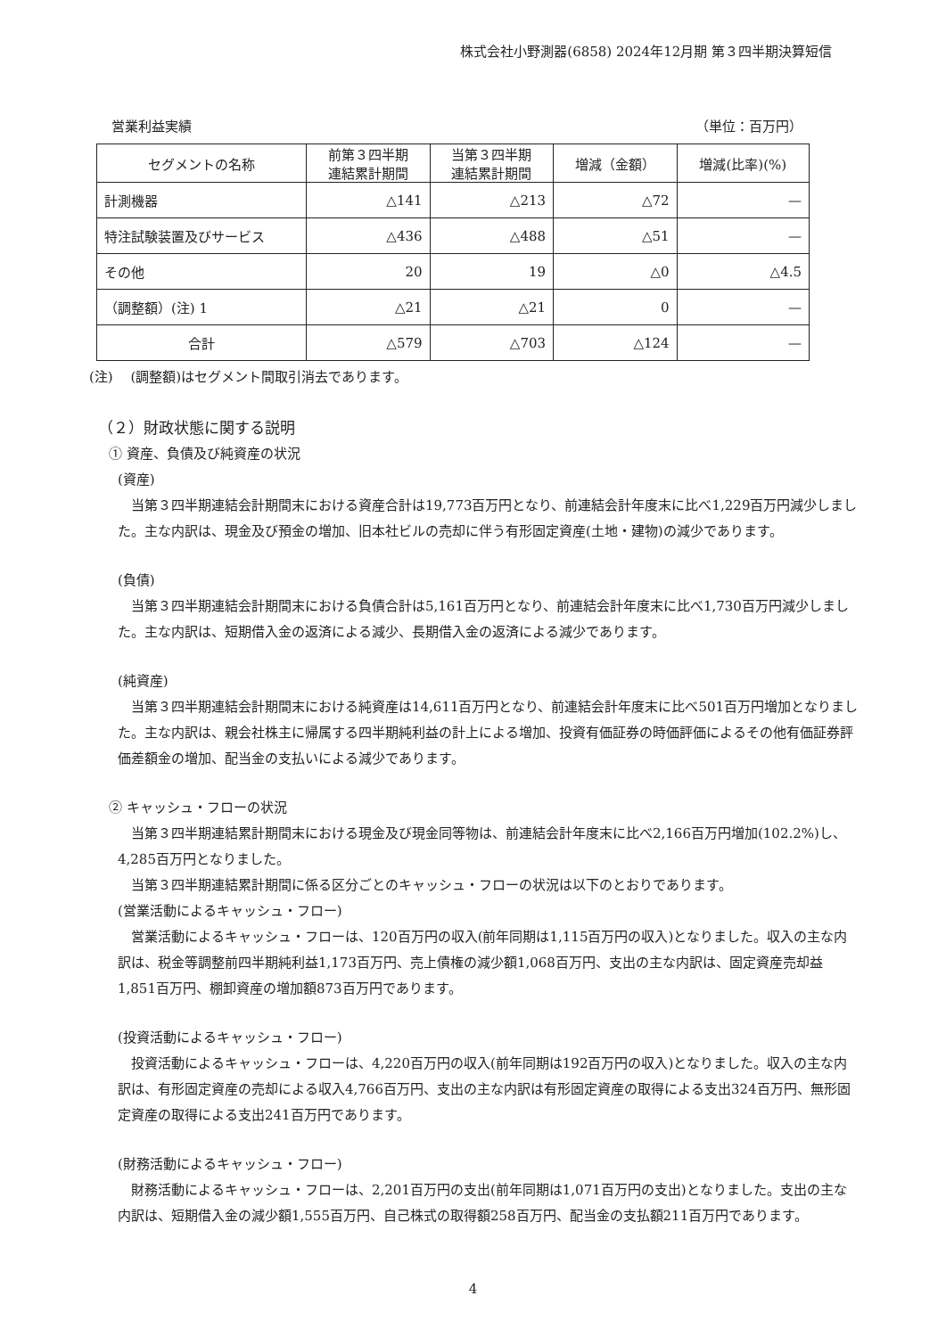株式会社小野測器(6858) 2024年12月期 第３四半期決算短信
営業利益実績 （単位：百万円）
| セグメントの名称 | 前第３四半期 連結累計期間 | 当第３四半期 連結累計期間 | 増減（金額） | 増減(比率)(%) |
| --- | --- | --- | --- | --- |
| 計測機器 | △141 | △213 | △72 | — |
| 特注試験装置及びサービス | △436 | △488 | △51 | — |
| その他 | 20 | 19 | △0 | △4.5 |
| （調整額）(注) 1 | △21 | △21 | 0 | — |
| 合計 | △579 | △703 | △124 | — |
(注)　 (調整額)はセグメント間取引消去であります。
（２）財政状態に関する説明
① 資産、負債及び純資産の状況
(資産)
当第３四半期連結会計期間末における資産合計は19,773百万円となり、前連結会計年度末に比べ1,229百万円減少しました。主な内訳は、現金及び預金の増加、旧本社ビルの売却に伴う有形固定資産(土地・建物)の減少であります。
(負債)
当第３四半期連結会計期間末における負債合計は5,161百万円となり、前連結会計年度末に比べ1,730百万円減少しました。主な内訳は、短期借入金の返済による減少、長期借入金の返済による減少であります。
(純資産)
当第３四半期連結会計期間末における純資産は14,611百万円となり、前連結会計年度末に比べ501百万円増加となりました。主な内訳は、親会社株主に帰属する四半期純利益の計上による増加、投資有価証券の時価評価によるその他有価証券評価差額金の増加、配当金の支払いによる減少であります。
② キャッシュ・フローの状況
当第３四半期連結累計期間末における現金及び現金同等物は、前連結会計年度末に比べ2,166百万円増加(102.2%)し、4,285百万円となりました。
当第３四半期連結累計期間に係る区分ごとのキャッシュ・フローの状況は以下のとおりであります。
(営業活動によるキャッシュ・フロー)
営業活動によるキャッシュ・フローは、120百万円の収入(前年同期は1,115百万円の収入)となりました。収入の主な内訳は、税金等調整前四半期純利益1,173百万円、売上債権の減少額1,068百万円、支出の主な内訳は、固定資産売却益1,851百万円、棚卸資産の増加額873百万円であります。
(投資活動によるキャッシュ・フロー)
投資活動によるキャッシュ・フローは、4,220百万円の収入(前年同期は192百万円の収入)となりました。収入の主な内訳は、有形固定資産の売却による収入4,766百万円、支出の主な内訳は有形固定資産の取得による支出324百万円、無形固定資産の取得による支出241百万円であります。
(財務活動によるキャッシュ・フロー)
財務活動によるキャッシュ・フローは、2,201百万円の支出(前年同期は1,071百万円の支出)となりました。支出の主な内訳は、短期借入金の減少額1,555百万円、自己株式の取得額258百万円、配当金の支払額211百万円であります。
4